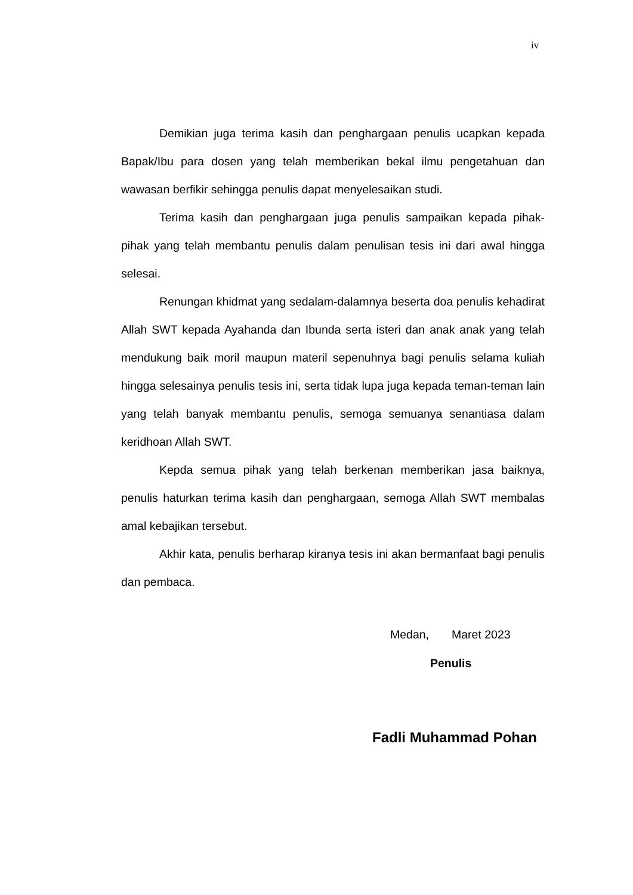iv
Demikian juga terima kasih dan penghargaan penulis ucapkan kepada Bapak/Ibu para dosen yang telah memberikan bekal ilmu pengetahuan dan wawasan berfikir sehingga penulis dapat menyelesaikan studi.
Terima kasih dan penghargaan juga penulis sampaikan kepada pihak-pihak yang telah membantu penulis dalam penulisan tesis ini dari awal hingga selesai.
Renungan khidmat yang sedalam-dalamnya beserta doa penulis kehadirat Allah SWT kepada Ayahanda dan Ibunda serta isteri dan anak anak yang telah mendukung baik moril maupun materil sepenuhnya bagi penulis selama kuliah hingga selesainya penulis tesis ini, serta tidak lupa juga kepada teman-teman lain yang telah banyak membantu penulis, semoga semuanya senantiasa dalam keridhoan Allah SWT.
Kepda semua pihak yang telah berkenan memberikan jasa baiknya, penulis haturkan terima kasih dan penghargaan, semoga Allah SWT membalas amal kebajikan tersebut.
Akhir kata, penulis berharap kiranya tesis ini akan bermanfaat bagi penulis dan pembaca.
Medan, Maret 2023
Penulis
Fadli Muhammad Pohan